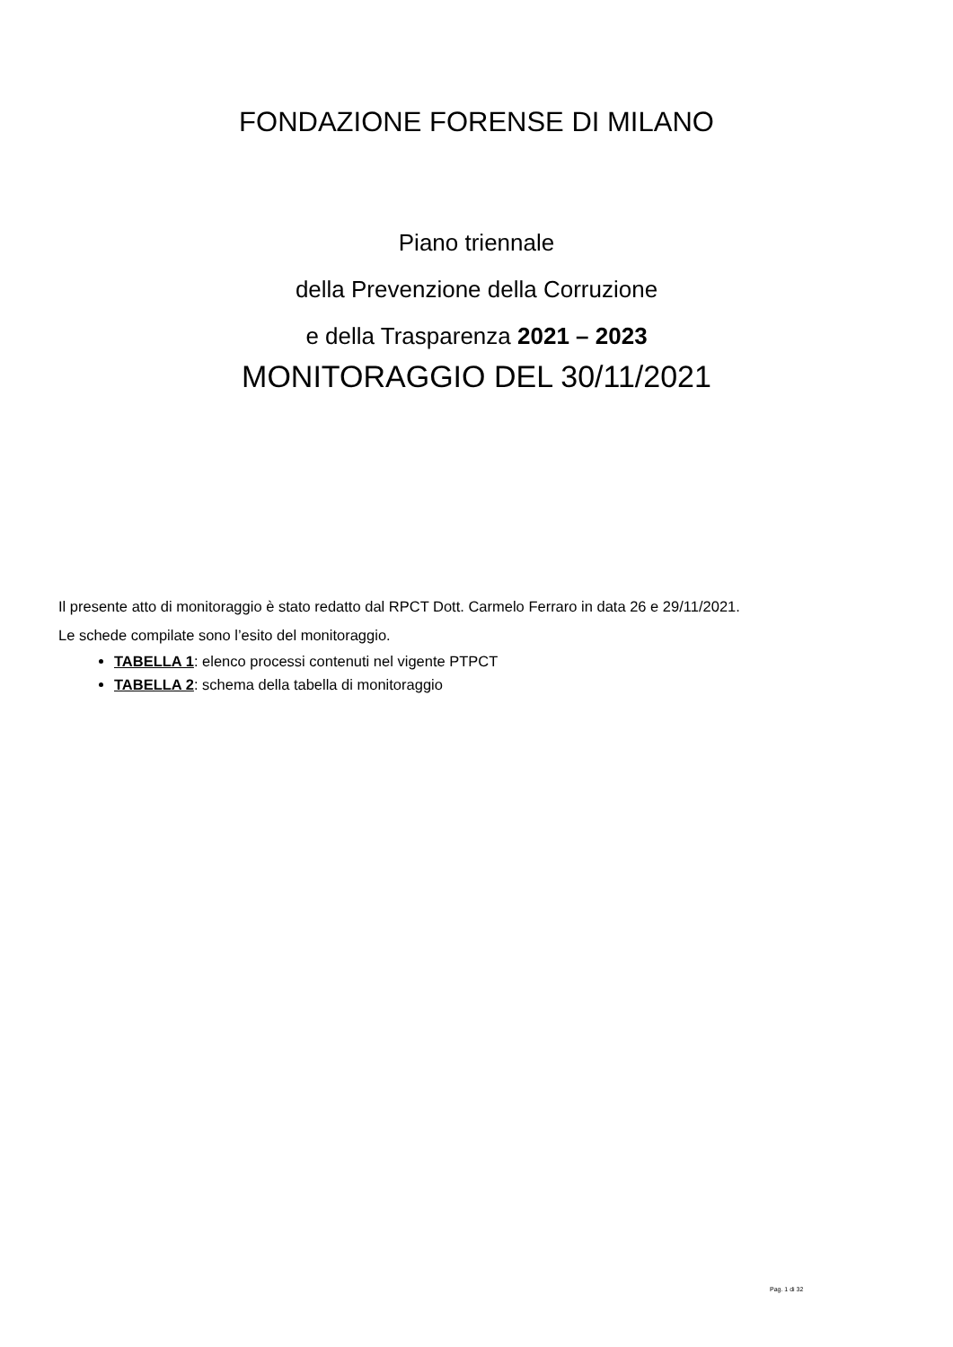FONDAZIONE FORENSE DI MILANO
Piano triennale
della Prevenzione della Corruzione
e della Trasparenza 2021 – 2023
MONITORAGGIO DEL 30/11/2021
Il presente atto di monitoraggio è stato redatto dal RPCT Dott. Carmelo Ferraro in data 26 e 29/11/2021.
Le schede compilate sono l’esito del monitoraggio.
TABELLA 1: elenco processi contenuti nel vigente PTPCT
TABELLA 2: schema della tabella di monitoraggio
Pag. 1 di 32